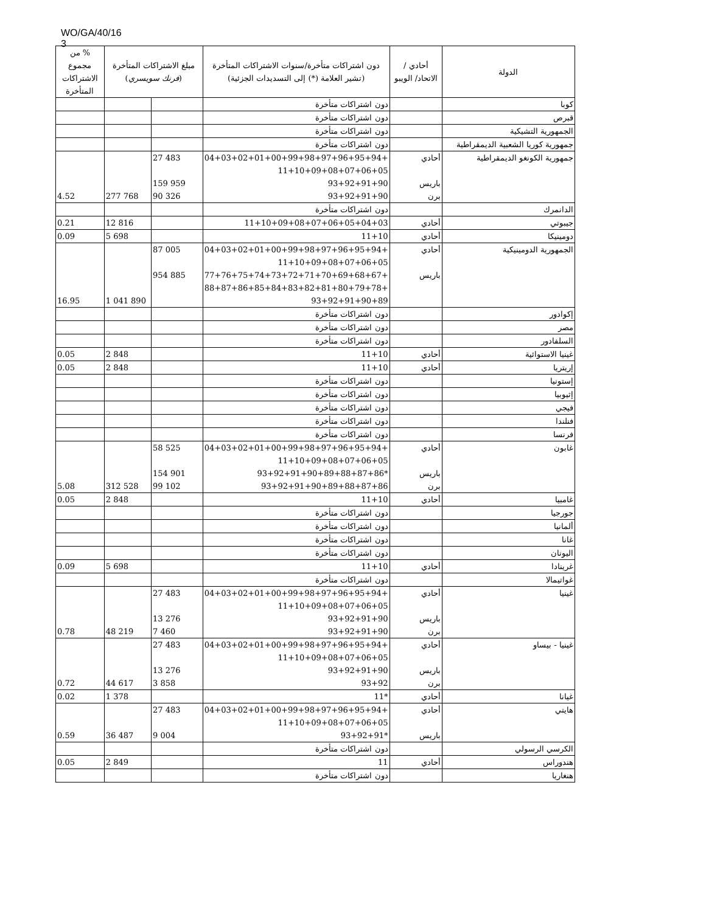WO/GA/40/16
3
| الدولة | أحادي / الاتحاد/ الويبو | دون اشتراكات متأخرة/سنوات الاشتراكات المتأخرة (تشير العلامة (*) إلى التسديدات الجزئية) | مبلغ الاشتراكات المتأخرة ( فرنك سويسري ) | | % من مجموع الاشتراكات المتأخرة |
| --- | --- | --- | --- | --- | --- |
| كوبا | | دون اشتراكات متأخرة | | | |
| قبرص | | دون اشتراكات متأخرة | | | |
| الجمهورية التشيكية | | دون اشتراكات متأخرة | | | |
| جمهورية كوريا الشعبية الديمقراطية | | دون اشتراكات متأخرة | | | |
| جمهورية الكونغو الديمقراطية | أحادي باريس برن | +04+03+02+01+00+99+98+97+96+95+94 11+10+09+08+07+06+05 93+92+91+90 93+92+91+90 | 27 483 159 959 90 326 | 277 768 | 4.52 |
| الدانمرك | | دون اشتراكات متأخرة | | | |
| جيبوتي | أحادي | 11+10+09+08+07+06+05+04+03 | | 12 816 | 0.21 |
| دومينيكا | أحادي | 11+10 | | 5 698 | 0.09 |
| الجمهورية الدومينيكية | أحادي باريس | +04+03+02+01+00+99+98+97+96+95+94 11+10+09+08+07+06+05 +77+76+75+74+73+72+71+70+69+68+67 +88+87+86+85+84+83+82+81+80+79+78 93+92+91+90+89 | 87 005 954 885 | 1 041 890 | 16.95 |
| إكوادور | | دون اشتراكات متأخرة | | | |
| مصر | | دون اشتراكات متأخرة | | | |
| السلفادور | | دون اشتراكات متأخرة | | | |
| غينيا الاستوائية | أحادي | 11+10 | | 2 848 | 0.05 |
| إريتريا | أحادي | 11+10 | | 2 848 | 0.05 |
| إستونيا | | دون اشتراكات متأخرة | | | |
| إثيوبيا | | دون اشتراكات متأخرة | | | |
| فيجي | | دون اشتراكات متأخرة | | | |
| فنلندا | | دون اشتراكات متأخرة | | | |
| فرنسا | | دون اشتراكات متأخرة | | | |
| غابون | أحادي باريس برن | +04+03+02+01+00+99+98+97+96+95+94 11+10+09+08+07+06+05 *93+92+91+90+89+88+87+86 93+92+91+90+89+88+87+86 | 58 525 154 901 99 102 | 312 528 | 5.08 |
| غامبيا | أحادي | 11+10 | | 2 848 | 0.05 |
| جورجيا | | دون اشتراكات متأخرة | | | |
| ألمانيا | | دون اشتراكات متأخرة | | | |
| غانا | | دون اشتراكات متأخرة | | | |
| اليونان | | دون اشتراكات متأخرة | | | |
| غرينادا | أحادي | 11+10 | | 5 698 | 0.09 |
| غواتيمالا | | دون اشتراكات متأخرة | | | |
| غينيا | أحادي باريس برن | +04+03+02+01+00+99+98+97+96+95+94 11+10+09+08+07+06+05 93+92+91+90 93+92+91+90 | 27 483 13 276 7 460 | 48 219 | 0.78 |
| غينيا - بيساو | أحادي باريس برن | +04+03+02+01+00+99+98+97+96+95+94 11+10+09+08+07+06+05 93+92+91+90 93+92 | 27 483 13 276 3 858 | 44 617 | 0.72 |
| غيانا | أحادي | *11 | | 1 378 | 0.02 |
| هايتي | أحادي باريس | +04+03+02+01+00+99+98+97+96+95+94 11+10+09+08+07+06+05 *93+92+91 | 27 483 9 004 | 36 487 | 0.59 |
| الكرسي الرسولي | | دون اشتراكات متأخرة | | | |
| هندوراس | أحادي | 11 | | 2 849 | 0.05 |
| هنغاريا | | دون اشتراكات متأخرة | | | |